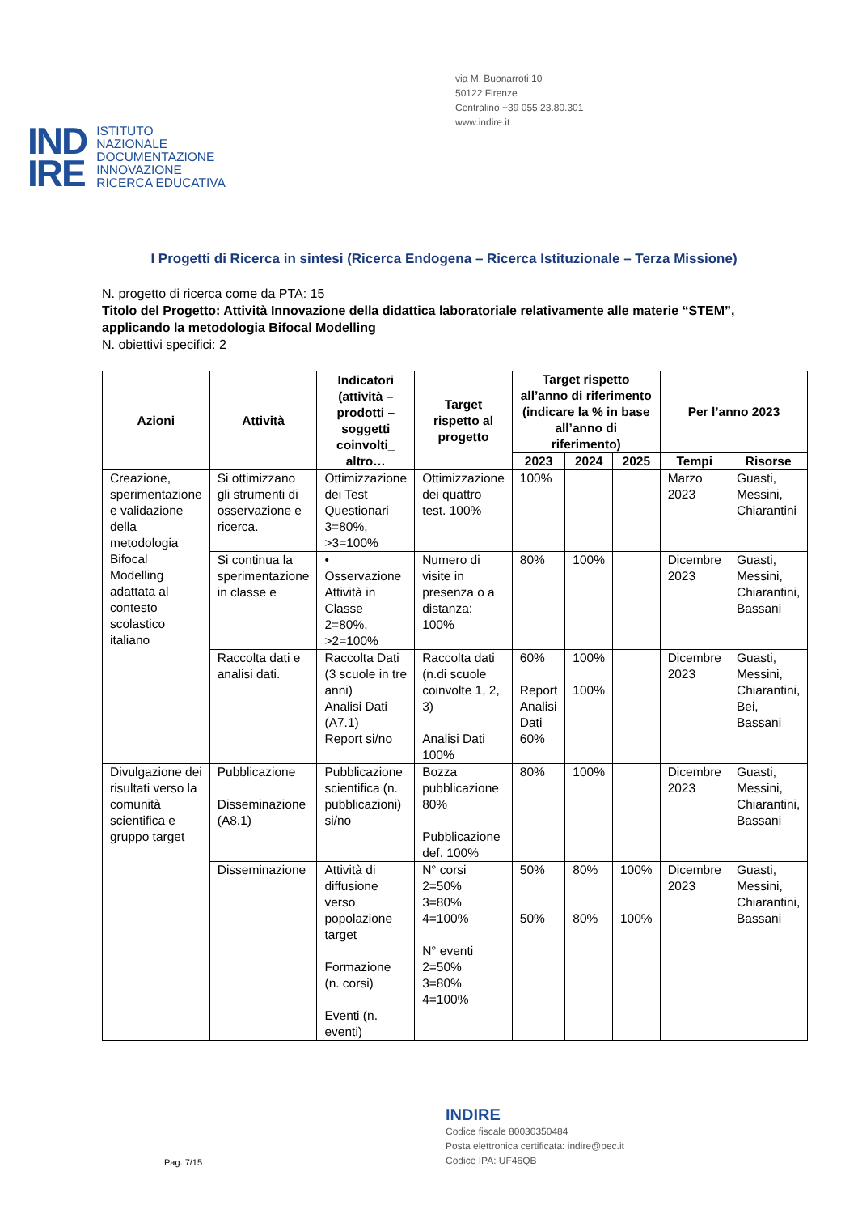via M. Buonarroti 10
50122 Firenze
Centralino +39 055 23.80.301
www.indire.it
IND
IRE
ISTITUTO
NAZIONALE
DOCUMENTAZIONE
INNOVAZIONE
RICERCA EDUCATIVA
I Progetti di Ricerca in sintesi (Ricerca Endogena – Ricerca Istituzionale – Terza Missione)
N. progetto di ricerca come da PTA: 15
Titolo del Progetto: Attività Innovazione della didattica laboratoriale relativamente alle materie “STEM”, applicando la metodologia Bifocal Modelling
N. obiettivi specifici: 2
| Azioni | Attività | Indicatori (attività – prodotti – soggetti coinvolti_ altro… | Target rispetto al progetto | Target rispetto all’anno di riferimento (indicare la % in base all’anno di riferimento) | | | Per l’anno 2023 | |
| --- | --- | --- | --- | --- | --- | --- | --- | --- |
| | | | | 2023 | 2024 | 2025 | Tempi | Risorse |
| Creazione, sperimentazione e validazione della metodologia Bifocal Modelling adattata al contesto scolastico italiano | Si ottimizzano gli strumenti di osservazione e ricerca. | Ottimizzazione dei Test Questionari 3=80%, >3=100% | Ottimizzazione dei quattro test. 100% | 100% | | | Marzo 2023 | Guasti, Messini, Chiarantini |
| | Si continua la sperimentazione in classe e | • Osservazione Attività in Classe 2=80%, >2=100% | Numero di visite in presenza o a distanza: 100% | 80% | 100% | | Dicembre 2023 | Guasti, Messini, Chiarantini, Bassani |
| | Raccolta dati e analisi dati. | Raccolta Dati (3 scuole in tre anni) Analisi Dati (A7.1) Report si/no | Raccolta dati (n.di scuole coinvolte 1, 2, 3) Analisi Dati 100% | 60% Report Analisi Dati 60% | 100% 100% | | Dicembre 2023 | Guasti, Messini, Chiarantini, Bei, Bassani |
| Divulgazione dei risultati verso la comunità scientifica e gruppo target | Pubblicazione Disseminazione (A8.1) | Pubblicazione scientifica (n. pubblicazioni) si/no | Bozza pubblicazione 80% Pubblicazione def. 100% | 80% | 100% | | Dicembre 2023 | Guasti, Messini, Chiarantini, Bassani |
| | Disseminazione | Attività di diffusione verso popolazione target Formazione (n. corsi) Eventi (n. eventi) | N° corsi 2=50% 3=80% 4=100% N° eventi 2=50% 3=80% 4=100% | 50% 50% | 80% 80% | 100% 100% | Dicembre 2023 | Guasti, Messini, Chiarantini, Bassani |
INDIRE
Codice fiscale 80030350484
Posta elettronica certificata: indire@pec.it
Codice IPA: UF46QB
Pag. 7/15